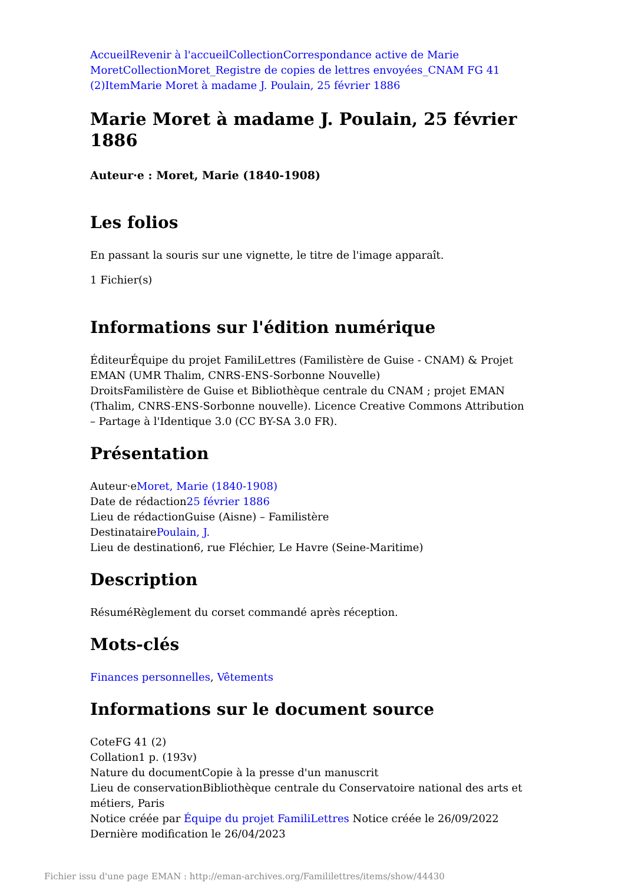Accueil Revenir à l'accueil Collection Correspondance active de Marie Moret Collection Moret_Registre de copies de lettres envoyées_CNAM FG 41 (2) Item Marie Moret à madame J. Poulain, 25 février 1886
Marie Moret à madame J. Poulain, 25 février 1886
Auteur·e : Moret, Marie (1840-1908)
Les folios
En passant la souris sur une vignette, le titre de l'image apparaît.
1 Fichier(s)
Informations sur l'édition numérique
ÉditeurÉquipe du projet FamiliLettres (Familistère de Guise - CNAM) & Projet EMAN (UMR Thalim, CNRS-ENS-Sorbonne Nouvelle)
DroitsFamilistère de Guise et Bibliothèque centrale du CNAM ; projet EMAN (Thalim, CNRS-ENS-Sorbonne nouvelle). Licence Creative Commons Attribution – Partage à l'Identique 3.0 (CC BY-SA 3.0 FR).
Présentation
Auteur·eMoret, Marie (1840-1908)
Date de rédaction25 février 1886
Lieu de rédactionGuise (Aisne) – Familistère
DestinatairePoulain, J.
Lieu de destination6, rue Fléchier, Le Havre (Seine-Maritime)
Description
RésuméRèglement du corset commandé après réception.
Mots-clés
Finances personnelles, Vêtements
Informations sur le document source
CoteFG 41 (2)
Collation1 p. (193v)
Nature du documentCopie à la presse d'un manuscrit
Lieu de conservationBibliothèque centrale du Conservatoire national des arts et métiers, Paris
Notice créée par Équipe du projet FamiliLettres Notice créée le 26/09/2022 Dernière modification le 26/04/2023
Fichier issu d'une page EMAN : http://eman-archives.org/Famililettres/items/show/44430